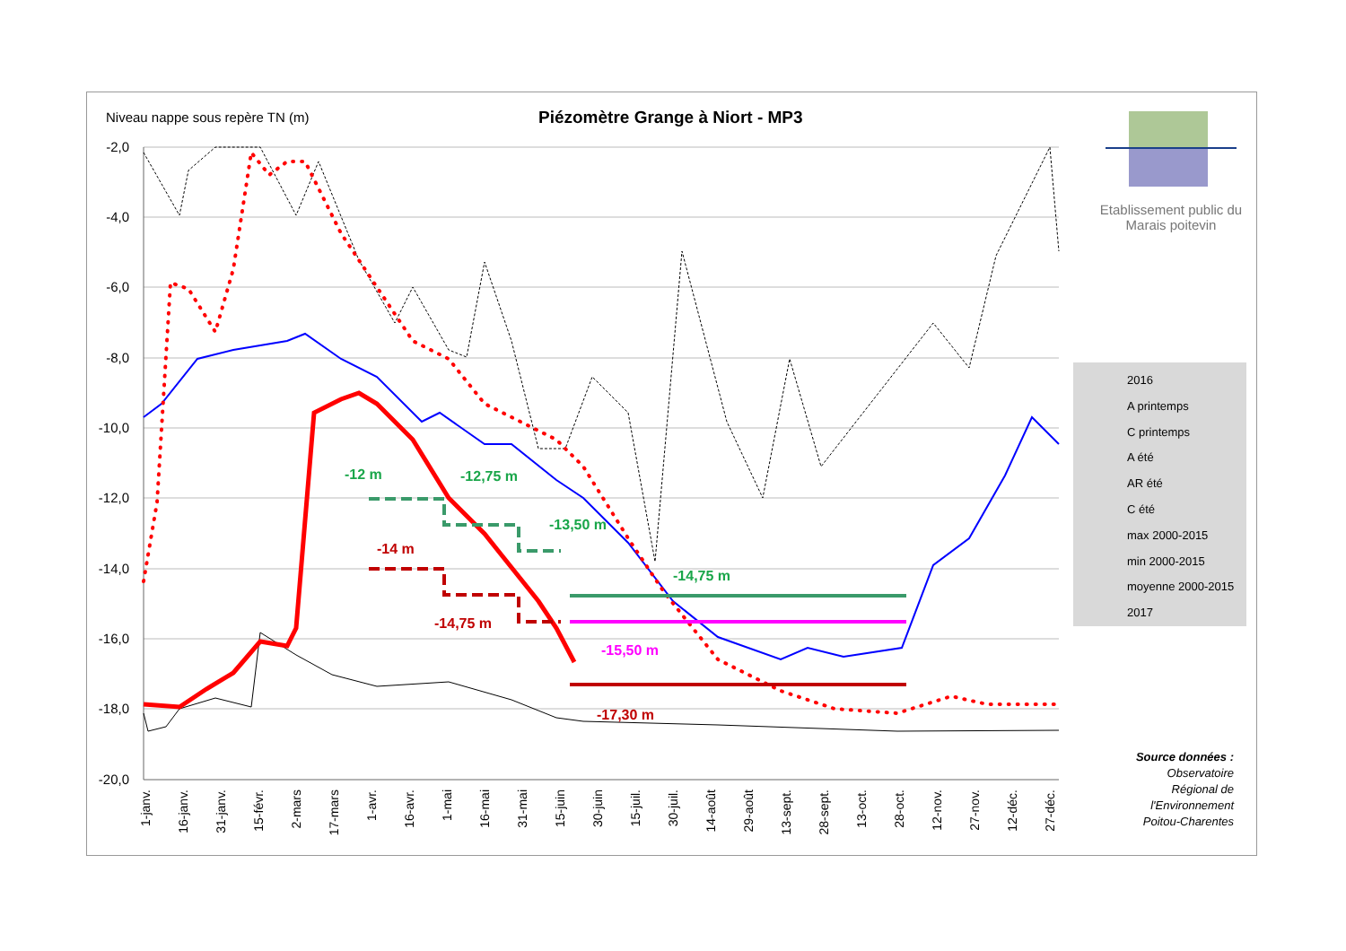Niveau nappe sous repère TN (m)
Piézomètre Grange à Niort - MP3
-2,0
-4,0
-6,0
-8,0
-10,0
-12,0
-14,0
-16,0
-18,0
-20,0
1-janv.
16-janv.
31-janv.
15-févr.
2-mars
17-mars
1-avr.
16-avr.
1-mai
16-mai
31-mai
15-juin
30-juin
15-juil.
30-juil.
14-août
29-août
13-sept.
28-sept.
13-oct.
28-oct.
12-nov.
27-nov.
12-déc.
27-déc.
-12 m
-12,75 m
-13,50 m
-14,75 m
-14 m
-14,75 m
-15,50 m
-17,30 m
2016
A printemps
C printemps
A été
AR été
C été
max 2000-2015
min 2000-2015
moyenne 2000-2015
2017
Etablissement public du Marais poitevin
Source données : Observatoire Régional de l'Environnement Poitou-Charentes